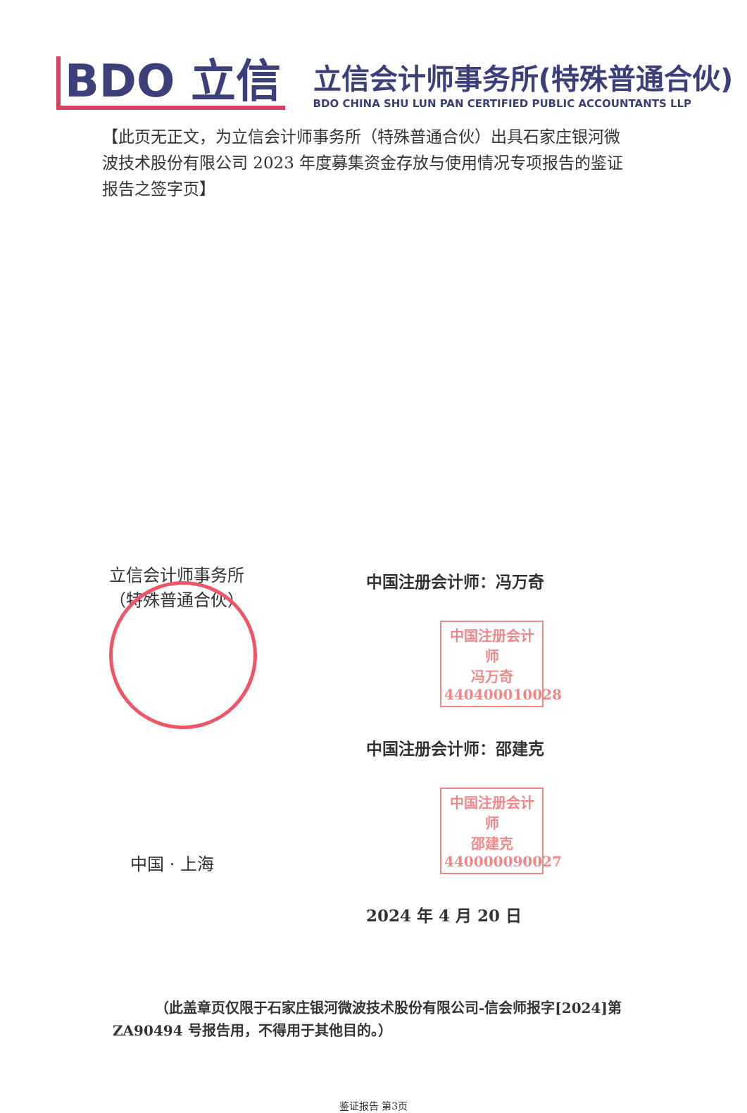BDO 立信
立信会计师事务所(特殊普通合伙)
BDO CHINA SHU LUN PAN CERTIFIED PUBLIC ACCOUNTANTS LLP
【此页无正文，为立信会计师事务所（特殊普通合伙）出具石家庄银河微波技术股份有限公司 2023 年度募集资金存放与使用情况专项报告的鉴证报告之签字页】
立信会计师事务所
（特殊普通合伙）
中国 · 上海
中国注册会计师：冯万奇
中国注册会计师
冯万奇
440400010028
中国注册会计师：邵建克
中国注册会计师
邵建克
440000090027
2024 年 4 月 20 日
（此盖章页仅限于石家庄银河微波技术股份有限公司-信会师报字[2024]第 ZA90494 号报告用，不得用于其他目的。）
鉴证报告 第3页